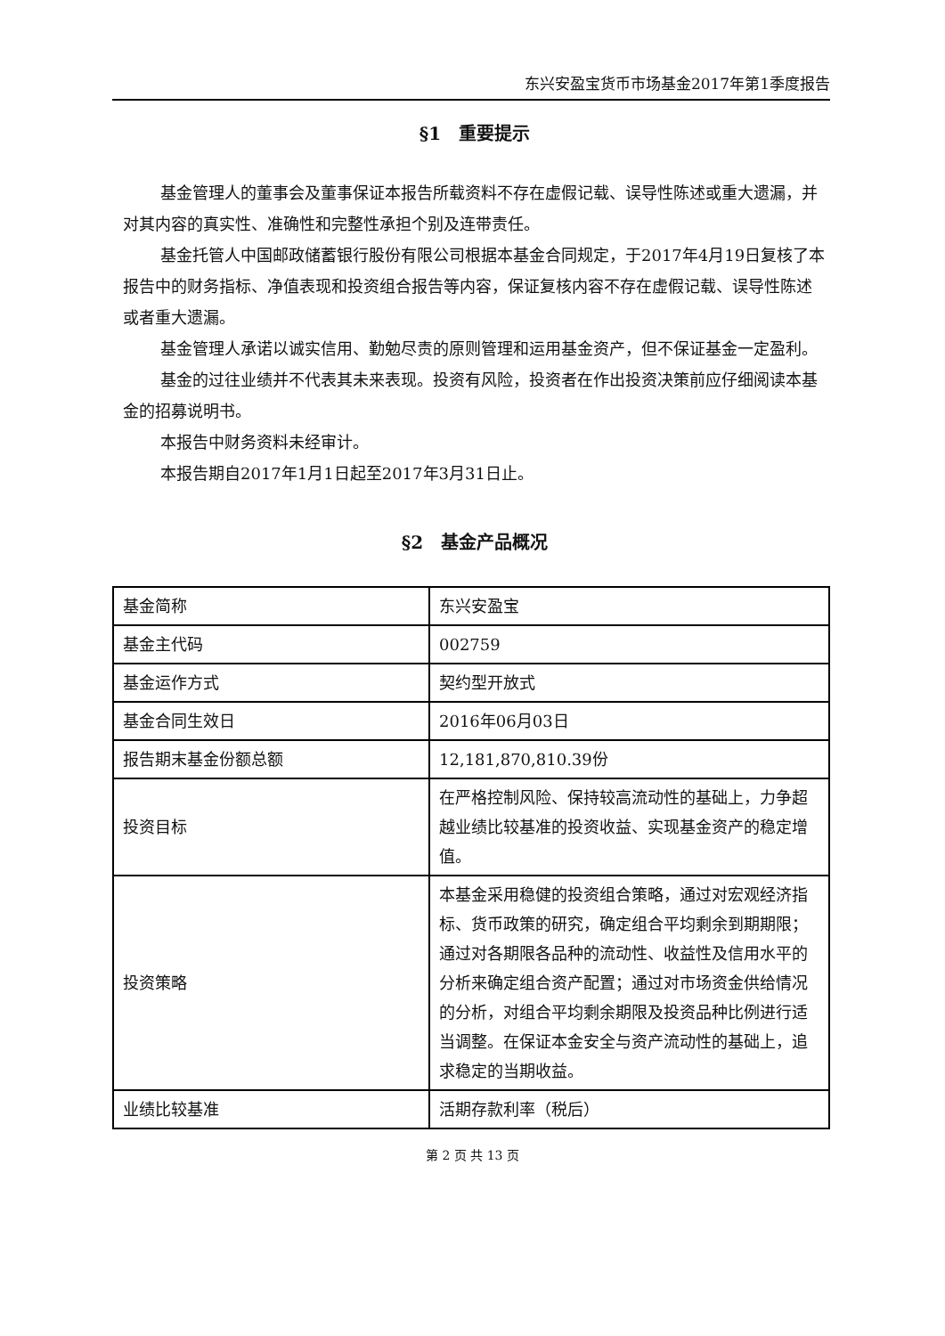东兴安盈宝货币市场基金2017年第1季度报告
§1　重要提示
基金管理人的董事会及董事保证本报告所载资料不存在虚假记载、误导性陈述或重大遗漏，并对其内容的真实性、准确性和完整性承担个别及连带责任。
基金托管人中国邮政储蓄银行股份有限公司根据本基金合同规定，于2017年4月19日复核了本报告中的财务指标、净值表现和投资组合报告等内容，保证复核内容不存在虚假记载、误导性陈述或者重大遗漏。
基金管理人承诺以诚实信用、勤勉尽责的原则管理和运用基金资产，但不保证基金一定盈利。
基金的过往业绩并不代表其未来表现。投资有风险，投资者在作出投资决策前应仔细阅读本基金的招募说明书。
本报告中财务资料未经审计。
本报告期自2017年1月1日起至2017年3月31日止。
§2　基金产品概况
| 基金简称 | 东兴安盈宝 |
| 基金主代码 | 002759 |
| 基金运作方式 | 契约型开放式 |
| 基金合同生效日 | 2016年06月03日 |
| 报告期末基金份额总额 | 12,181,870,810.39份 |
| 投资目标 | 在严格控制风险、保持较高流动性的基础上，力争超越业绩比较基准的投资收益、实现基金资产的稳定增值。 |
| 投资策略 | 本基金采用稳健的投资组合策略，通过对宏观经济指标、货币政策的研究，确定组合平均剩余到期期限；通过对各期限各品种的流动性、收益性及信用水平的分析来确定组合资产配置；通过对市场资金供给情况的分析，对组合平均剩余期限及投资品种比例进行适当调整。在保证本金安全与资产流动性的基础上，追求稳定的当期收益。 |
| 业绩比较基准 | 活期存款利率（税后） |
第 2 页 共 13 页